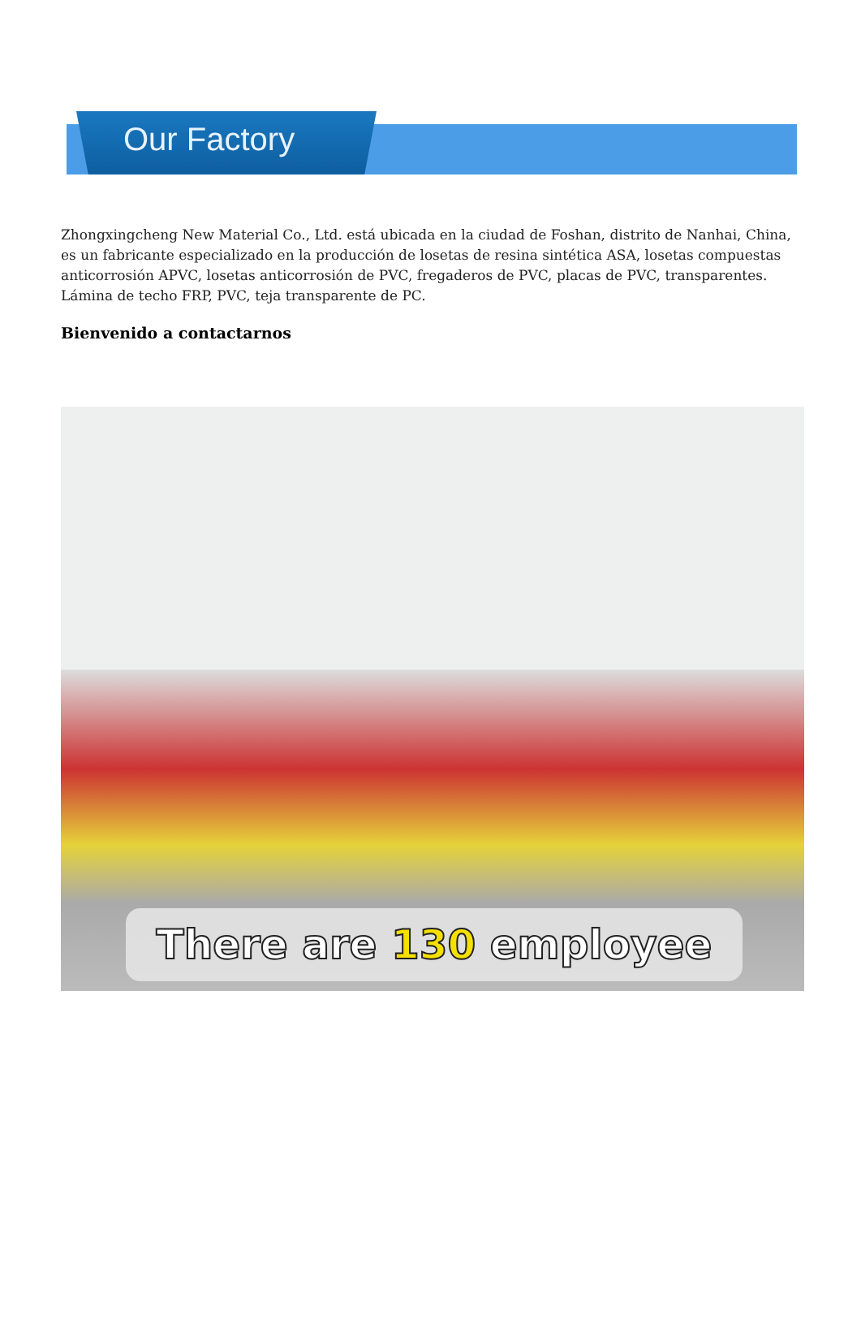Our Factory
Zhongxingcheng New Material Co., Ltd. está ubicada en la ciudad de Foshan, distrito de Nanhai, China, es un fabricante especializado en la producción de losetas de resina sintética ASA, losetas compuestas anticorrosión APVC, losetas anticorrosión de PVC, fregaderos de PVC, placas de PVC, transparentes. Lámina de techo FRP, PVC, teja transparente de PC.
Bienvenido a contactarnos
There are 130 employee